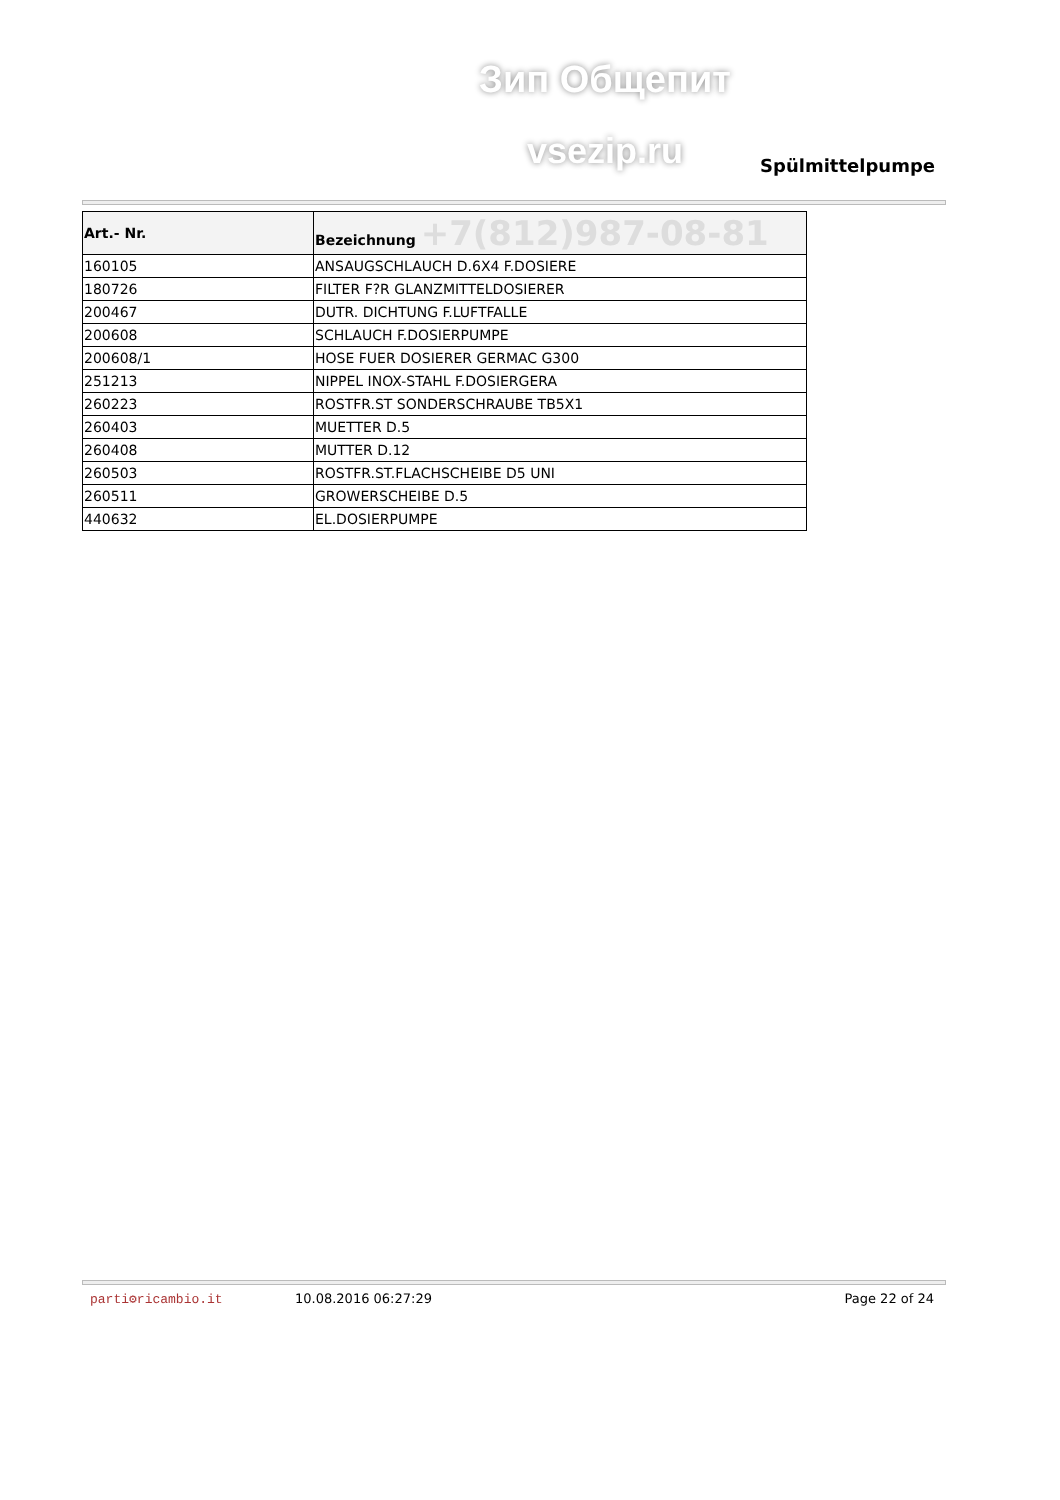Зип Общепит
vsezip.ru Spülmittelpumpe
| Art.- Nr. | Bezeichnung +7(812)987-08-81 |
| --- | --- |
| 160105 | ANSAUGSCHLAUCH D.6X4 F.DOSIERE |
| 180726 | FILTER F?R GLANZMITTELDOSIERER |
| 200467 | DUTR. DICHTUNG F.LUFTFALLE |
| 200608 | SCHLAUCH F.DOSIERPUMPE |
| 200608/1 | HOSE FUER DOSIERER GERMAC G300 |
| 251213 | NIPPEL INOX-STAHL F.DOSIERGERA |
| 260223 | ROSTFR.ST SONDERSCHRAUBE TB5X1 |
| 260403 | MUETTER D.5 |
| 260408 | MUTTER D.12 |
| 260503 | ROSTFR.ST.FLACHSCHEIBE D5 UNI |
| 260511 | GROWERSCHEIBE D.5 |
| 440632 | EL.DOSIERPUMPE |
parti⚙ricambio.it 10.08.2016 06:27:29 Page 22 of 24